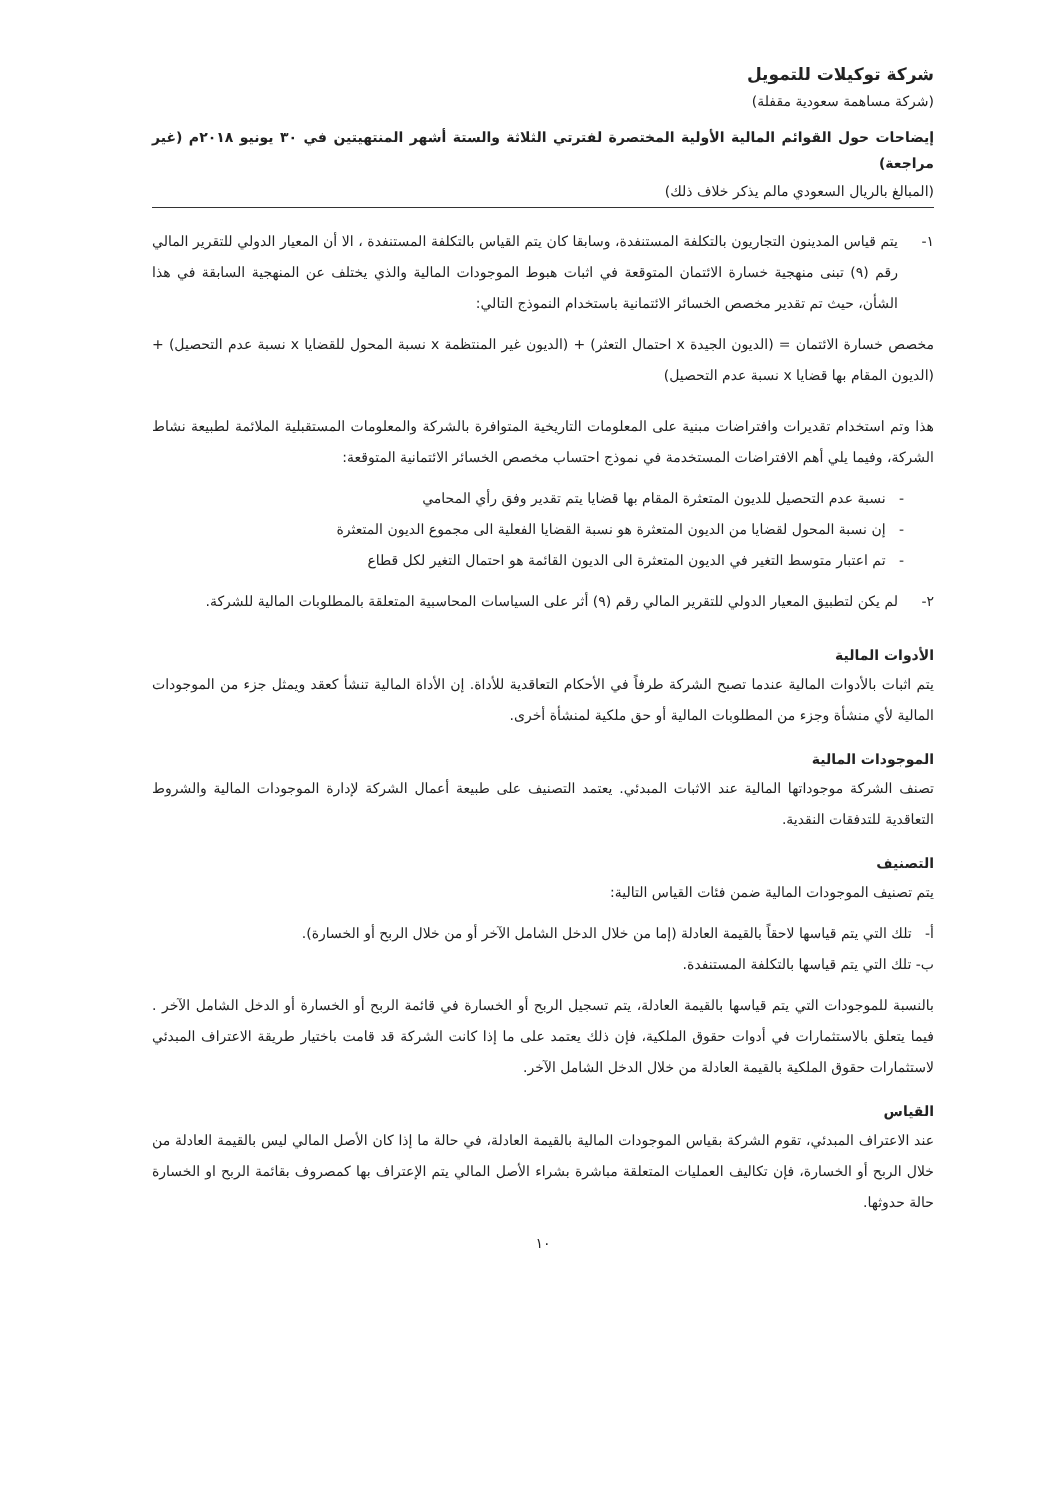شركة توكيلات للتمويل
(شركة مساهمة سعودية مقفلة)
إيضاحات حول القوائم المالية الأولية المختصرة لفترتي الثلاثة والستة أشهر المنتهيتين في ٣٠ يونيو ٢٠١٨م (غير مراجعة)
(المبالغ بالريال السعودي مالم يذكر خلاف ذلك)
١- يتم قياس المدينون التجاريون بالتكلفة المستنفدة، وسابقا كان يتم القياس بالتكلفة المستنفدة ، الا أن المعيار الدولي للتقرير المالي رقم (٩) تبنى منهجية خسارة الائتمان المتوقعة في اثبات هبوط الموجودات المالية والذي يختلف عن المنهجية السابقة في هذا الشأن، حيث تم تقدير مخصص الخسائر الائتمانية باستخدام النموذج التالي:
مخصص خسارة الائتمان = (الديون الجيدة x احتمال التعثر) + (الديون غير المنتظمة x نسبة المحول للقضايا x نسبة عدم التحصيل) + (الديون المقام بها قضايا x نسبة عدم التحصيل)
هذا وتم استخدام تقديرات وافتراضات مبنية على المعلومات التاريخية المتوافرة بالشركة والمعلومات المستقبلية الملائمة لطبيعة نشاط الشركة، وفيما يلي أهم الافتراضات المستخدمة في نموذج احتساب مخصص الخسائر الائتمانية المتوقعة:
- نسبة عدم التحصيل للديون المتعثرة المقام بها قضايا يتم تقدير وفق رأي المحامي
- إن نسبة المحول لقضايا من الديون المتعثرة هو نسبة القضايا الفعلية الى مجموع الديون المتعثرة
- تم اعتبار متوسط التغير في الديون المتعثرة الى الديون القائمة هو احتمال التغير لكل قطاع
٢- لم يكن لتطبيق المعيار الدولي للتقرير المالي رقم (٩) أثر على السياسات المحاسبية المتعلقة بالمطلوبات المالية للشركة.
الأدوات المالية
يتم اثبات بالأدوات المالية عندما تصبح الشركة طرفاً في الأحكام التعاقدية للأداة. إن الأداة المالية تنشأ كعقد ويمثل جزء من الموجودات المالية لأي منشأة وجزء من المطلوبات المالية أو حق ملكية لمنشأة أخرى.
الموجودات المالية
تصنف الشركة موجوداتها المالية عند الاثبات المبدئي. يعتمد التصنيف على طبيعة أعمال الشركة لإدارة الموجودات المالية والشروط التعاقدية للتدفقات النقدية.
التصنيف
يتم تصنيف الموجودات المالية ضمن فئات القياس التالية:
أ- تلك التي يتم قياسها لاحقاً بالقيمة العادلة (إما من خلال الدخل الشامل الآخر أو من خلال الربح أو الخسارة).
ب- تلك التي يتم قياسها بالتكلفة المستنفدة.
بالنسبة للموجودات التي يتم قياسها بالقيمة العادلة، يتم تسجيل الربح أو الخسارة في قائمة الربح أو الخسارة أو الدخل الشامل الآخر . فيما يتعلق بالاستثمارات في أدوات حقوق الملكية، فإن ذلك يعتمد على ما إذا كانت الشركة قد قامت باختيار طريقة الاعتراف المبدئي لاستثمارات حقوق الملكية بالقيمة العادلة من خلال الدخل الشامل الآخر.
القياس
عند الاعتراف المبدئي، تقوم الشركة بقياس الموجودات المالية بالقيمة العادلة، في حالة ما إذا كان الأصل المالي ليس بالقيمة العادلة من خلال الربح أو الخسارة، فإن تكاليف العمليات المتعلقة مباشرة بشراء الأصل المالي يتم الإعتراف بها كمصروف بقائمة الربح او الخسارة حالة حدوثها.
١٠